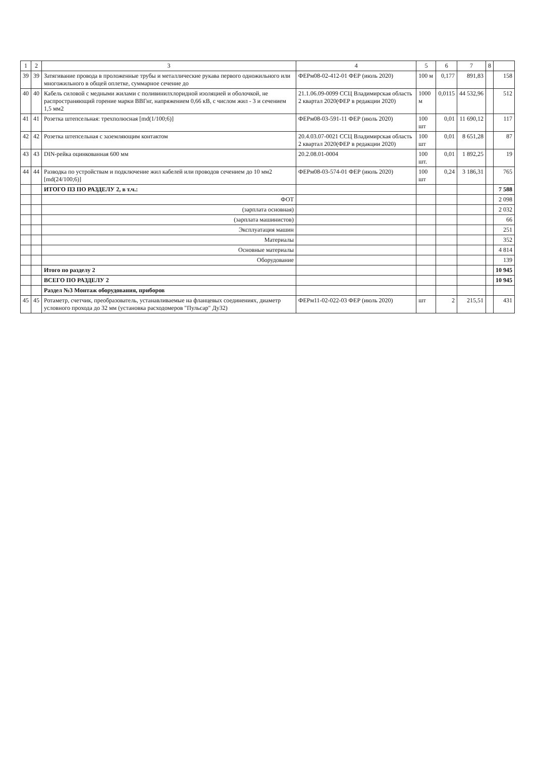| 1 | 2 | 3 | 4 | 5 | 6 | 7 | 8 | |
| --- | --- | --- | --- | --- | --- | --- | --- | --- |
| 39 | 39 | Затягивание провода в проложенные трубы и металлические рукава первого одножильного или многожильного в общей оплетке, суммарное сечение до | ФЕРм08-02-412-01 ФЕР (июль 2020) | 100 м | 0,177 | 891,83 | | 158 |
| 40 | 40 | Кабель силовой с медными жилами с поливинилхлоридной изоляцией и оболочкой, не распространяющий горение марки ВВГнг, напряжением 0,66 кВ, с числом жил - 3 и сечением 1,5 мм2 | 21.1.06.09-0099 ССЦ Владимирская область 2 квартал 2020(ФЕР в редакции 2020) | 1000 м | 0,0115 | 44 532,96 | | 512 |
| 41 | 41 | Розетка штепсельная: трехполюсная [md(1/100;6)] | ФЕРм08-03-591-11 ФЕР (июль 2020) | 100 шт | 0,01 | 11 690,12 | | 117 |
| 42 | 42 | Розетка штепсельная с заземляющим контактом | 20.4.03.07-0021 ССЦ Владимирская область 2 квартал 2020(ФЕР в редакции 2020) | 100 шт | 0,01 | 8 651,28 | | 87 |
| 43 | 43 | DIN-рейка оцинкованная 600 мм | 20.2.08.01-0004 | 100 шт. | 0,01 | 1 892,25 | | 19 |
| 44 | 44 | Разводка по устройствам и подключение жил кабелей или проводов сечением до 10 мм2 [md(24/100;6)] | ФЕРм08-03-574-01 ФЕР (июль 2020) | 100 шт | 0,24 | 3 186,31 | | 765 |
| | | ИТОГО ПЗ ПО РАЗДЕЛУ 2, в т.ч.: | | | | | | 7 588 |
| | | ФОТ | | | | | | 2 098 |
| | | (зарплата основная) | | | | | | 2 032 |
| | | (зарплата машинистов) | | | | | | 66 |
| | | Эксплуатация машин | | | | | | 251 |
| | | Материалы | | | | | | 352 |
| | | Основные материалы | | | | | | 4 814 |
| | | Оборудование | | | | | | 139 |
| | | Итого по разделу 2 | | | | | | 10 945 |
| | | ВСЕГО ПО РАЗДЕЛУ 2 | | | | | | 10 945 |
| | | Раздел №3 Монтаж оборудования, приборов | | | | | | |
| 45 | 45 | Ротаметр, счетчик, преобразователь, устанавливаемые на фланцевых соединениях, диаметр условного прохода до 32 мм (установка расходомеров "Пульсар" Ду32) | ФЕРм11-02-022-03 ФЕР (июль 2020) | шт | 2 | 215,51 | | 431 |